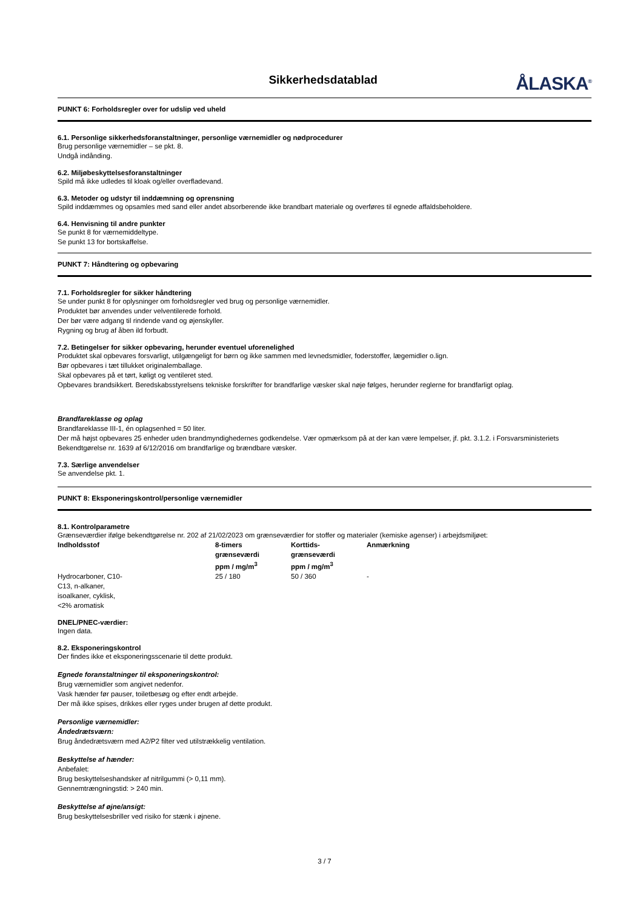Sikkerhedsdatablad
ÅLASKA<sup>®</sup>
PUNKT 6: Forholdsregler over for udslip ved uheld
6.1. Personlige sikkerhedsforanstaltninger, personlige værnemidler og nødprocedurer
Brug personlige værnemidler – se pkt. 8.
Undgå indånding.
6.2. Miljøbeskyttelsesforanstaltninger
Spild må ikke udledes til kloak og/eller overfladevand.
6.3. Metoder og udstyr til inddæmning og oprensning
Spild inddæmmes og opsamles med sand eller andet absorberende ikke brandbart materiale og overføres til egnede affaldsbeholdere.
6.4. Henvisning til andre punkter
Se punkt 8 for værnemiddeltype.
Se punkt 13 for bortskaffelse.
PUNKT 7: Håndtering og opbevaring
7.1. Forholdsregler for sikker håndtering
Se under punkt 8 for oplysninger om forholdsregler ved brug og personlige værnemidler.
Produktet bør anvendes under velventilerede forhold.
Der bør være adgang til rindende vand og øjenskyller.
Rygning og brug af åben ild forbudt.
7.2. Betingelser for sikker opbevaring, herunder eventuel uforenelighed
Produktet skal opbevares forsvarligt, utilgængeligt for børn og ikke sammen med levnedsmidler, foderstoffer, lægemidler o.lign.
Bør opbevares i tæt tillukket originalemballage.
Skal opbevares på et tørt, køligt og ventileret sted.
Opbevares brandsikkert. Beredskabsstyrelsens tekniske forskrifter for brandfarlige væsker skal nøje følges, herunder reglerne for brandfarligt oplag.
Brandfareklasse og oplag
Brandfareklasse III-1, én oplagsenhed = 50 liter.
Der må højst opbevares 25 enheder uden brandmyndighedernes godkendelse. Vær opmærksom på at der kan være lempelser, jf. pkt. 3.1.2. i Forsvarsministeriets Bekendtgørelse nr. 1639 af 6/12/2016 om brandfarlige og brændbare væsker.
7.3. Særlige anvendelser
Se anvendelse pkt. 1.
PUNKT 8: Eksponeringskontrol/personlige værnemidler
8.1. Kontrolparametre
Grænseværdier ifølge bekendtgørelse nr. 202 af 21/02/2023 om grænseværdier for stoffer og materialer (kemiske agenser) i arbejdsmiljøet:
| Indholdsstof | 8-timers grænseværdi ppm / mg/m<sup>3</sup> | Korttids- grænseværdi ppm / mg/m<sup>3</sup> | Anmærkning |
| --- | --- | --- | --- |
| Hydrocarboner, C10- C13, n-alkaner, isoalkaner, cyklisk, <2% aromatisk | 25 / 180 | 50 / 360 | - |
DNEL/PNEC-værdier:
Ingen data.
8.2. Eksponeringskontrol
Der findes ikke et eksponeringsscenarie til dette produkt.
Egnede foranstaltninger til eksponeringskontrol:
Brug værnemidler som angivet nedenfor.
Vask hænder før pauser, toiletbesøg og efter endt arbejde.
Der må ikke spises, drikkes eller ryges under brugen af dette produkt.
Personlige værnemidler:
Åndedrætsværn:
Brug åndedrætsværn med A2/P2 filter ved utilstrækkelig ventilation.
Beskyttelse af hænder:
Anbefalet:
Brug beskyttelseshandsker af nitrilgummi (> 0,11 mm).
Gennemtrængningstid: > 240 min.
Beskyttelse af øjne/ansigt:
Brug beskyttelsesbriller ved risiko for stænk i øjnene.
3 / 7